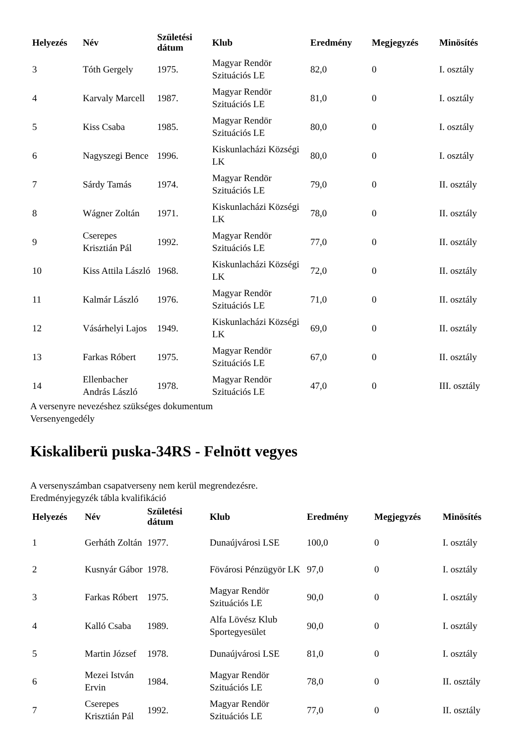| Helyezés | Név | Születési dátum | Klub | Eredmény | Megjegyzés | Minösítés |
| --- | --- | --- | --- | --- | --- | --- |
| 3 | Tóth Gergely | 1975. | Magyar Rendör Szituációs LE | 82,0 | 0 | I. osztály |
| 4 | Karvaly Marcell | 1987. | Magyar Rendör Szituációs LE | 81,0 | 0 | I. osztály |
| 5 | Kiss Csaba | 1985. | Magyar Rendör Szituációs LE | 80,0 | 0 | I. osztály |
| 6 | Nagyszegi Bence | 1996. | Kiskunlacházi Községi LK | 80,0 | 0 | I. osztály |
| 7 | Sárdy Tamás | 1974. | Magyar Rendör Szituációs LE | 79,0 | 0 | II. osztály |
| 8 | Wágner Zoltán | 1971. | Kiskunlacházi Községi LK | 78,0 | 0 | II. osztály |
| 9 | Cserepes Krisztián Pál | 1992. | Magyar Rendör Szituációs LE | 77,0 | 0 | II. osztály |
| 10 | Kiss Attila László | 1968. | Kiskunlacházi Községi LK | 72,0 | 0 | II. osztály |
| 11 | Kalmár László | 1976. | Magyar Rendör Szituációs LE | 71,0 | 0 | II. osztály |
| 12 | Vásárhelyi Lajos | 1949. | Kiskunlacházi Községi LK | 69,0 | 0 | II. osztály |
| 13 | Farkas Róbert | 1975. | Magyar Rendör Szituációs LE | 67,0 | 0 | II. osztály |
| 14 | Ellenbacher András László | 1978. | Magyar Rendör Szituációs LE | 47,0 | 0 | III. osztály |
A versenyre nevezéshez szükséges dokumentum
Versenyengedély
Kiskaliberü puska-34RS - Felnött vegyes
A versenyszámban csapatverseny nem kerül megrendezésre.
Eredményjegyzék tábla kvalifikáció
| Helyezés | Név | Születési dátum | Klub | Eredmény | Megjegyzés | Minösítés |
| --- | --- | --- | --- | --- | --- | --- |
| 1 | Gerháth Zoltán | 1977. | Dunaújvárosi LSE | 100,0 | 0 | I. osztály |
| 2 | Kusnyár Gábor | 1978. | Fövárosi Pénzügyör LK | 97,0 | 0 | I. osztály |
| 3 | Farkas Róbert | 1975. | Magyar Rendör Szituációs LE | 90,0 | 0 | I. osztály |
| 4 | Kalló Csaba | 1989. | Alfa Lövész Klub Sportegyesület | 90,0 | 0 | I. osztály |
| 5 | Martin József | 1978. | Dunaújvárosi LSE | 81,0 | 0 | I. osztály |
| 6 | Mezei István Ervin | 1984. | Magyar Rendör Szituációs LE | 78,0 | 0 | II. osztály |
| 7 | Cserepes Krisztián Pál | 1992. | Magyar Rendör Szituációs LE | 77,0 | 0 | II. osztály |